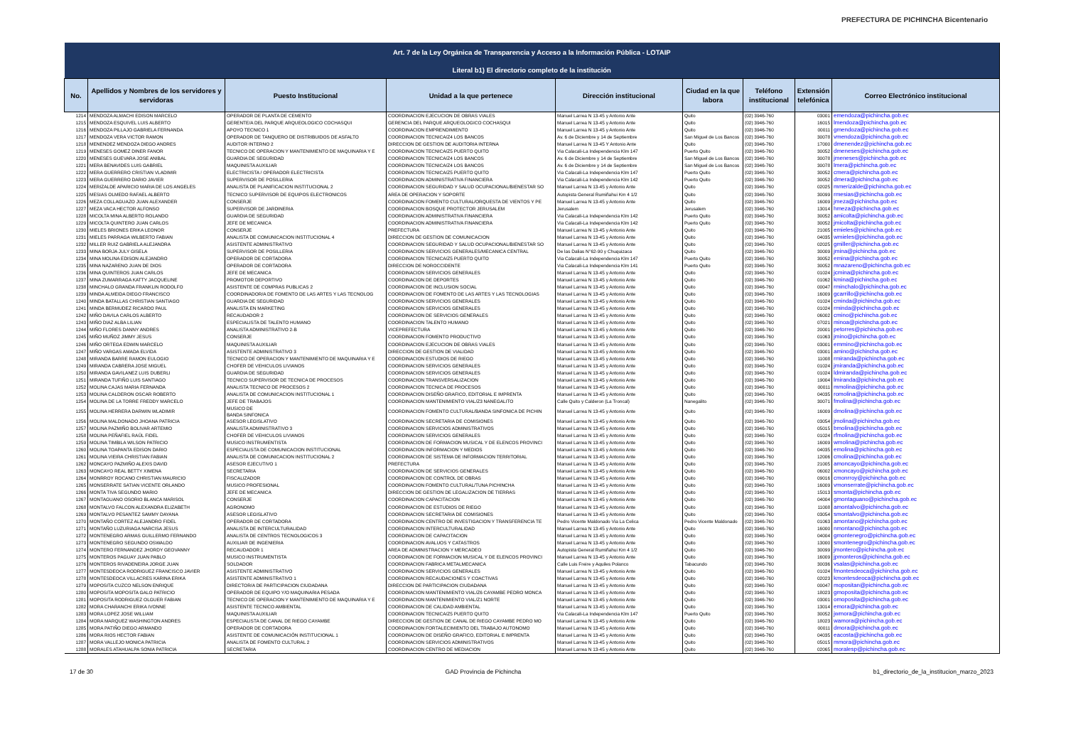PREFECTURA DE PICHINCHA Bicentenario
| Art. 7 de la Ley Orgánica de Transparencia y Acceso a la Información Pública - LOTAIP | | | | | | | | |
| Literal b1) El directorio completo de la institución | | | | | | | | |
| No. | Apellidos y Nombres de los servidores y servidoras | Puesto Institucional | Unidad a la que pertenece | Dirección institucional | Ciudad en la que labora | Teléfono institucional | Extensión telefónica | Correo Electrónico institucional |
| 1214 | MENDOZA ALMACHI EDISON MARCELO | OPERADOR DE PLANTA DE CEMENTO | COORDINACION EJECUCION DE OBRAS VIALES | Manuel Larrea N 13-45 y Antonio Ante | Quito | (02) 3946-760 | 03001 | emendoza@pichincha.gob.ec |
| 1215 | MENDOZA ESQUIVEL LUIS ALBERTO | GERENTE/A DEL PARQUE ARQUEOLOGICO COCHASQUI | GERENCIA DEL PARQUE ARQUEOLOGICO COCHASQUI | Manuel Larrea N 13-45 y Antonio Ante | Quito | (02) 3946-760 | 16015 | lmendoza@pichincha.gob.ec |
| 1216 | MENDOZA PILLAJO GABRIELA FERNANDA | APOYO TECNICO 1 | COORDINACION EMPRENDIMIENTO | Manuel Larrea N 13-45 y Antonio Ante | Quito | (02) 3946-760 | 00011 | gmendoza@pichincha.gob.ec |
| 1217 | MENDOZA VERA VICTOR RAMON | OPERADOR DE TANQUERO DE DISTRIBUIDOS DE ASFALTO | COORDINACION TECNICA/Z4 LOS BANCOS | Av. 6 de Diciembre y 14 de Septiembre | San Miguel de Los Bancos | (02) 3946-760 | 30078 | vmendoza@pichincha.gob.ec |
| 1218 | MENENDEZ MENDOZA DIEGO ANDRES | AUDITOR INTERNO 2 | DIRECCION DE GESTION DE AUDITORIA INTERNA | Manuel Larrea N 13-45 Y Antonio Ante | Quito | (02) 3946-760 | 17000 | dmenendez@pichincha.gob.ec |
| 1219 | MENESES GOMEZ DINER FANOR | TECNICO DE OPERACION Y MANTENIMIENTO DE MAQUINARIA Y E | COORDINACION TECNICA/Z5 PUERTO QUITO | Via Calacali-La Independencia Klm 147 | Puerto Quito | (02) 3946-760 | 30052 | dmeneses@pichincha.gob.ec |
| 1220 | MENESES GUEVARA JOSE ANIBAL | GUARDIA DE SEGURIDAD | COORDINACION TECNICA/Z4 LOS BANCOS | Av. 6 de Diciembre y 14 de Septiembre | San Miguel de Los Bancos | (02) 3946-760 | 30078 | jmeneses@pichincha.gob.ec |
| 1221 | MERA BENAVIDES LUIS GABRIEL | MAQUINISTA AUXILIAR | COORDINACION TECNICA/Z4 LOS BANCOS | Av. 6 de Diciembre y 14 de Septiembre | San Miguel de Los Bancos | (02) 3946-760 | 30078 | lmera@pichincha.gob.ec |
| 1222 | MERA GUERRERO CRISTIAN VLADIMIR | ELECTRICISTA / OPERADOR ELECTRICISTA | COORDINACION TECNICA/Z5 PUERTO QUITO | Via Calacali-La Independencia Klm 147 | Puerto Quito | (02) 3946-760 | 30052 | cmera@pichincha.gob.ec |
| 1223 | MERA GUERRERO DARIO JAVIER | SUPERVISOR DE POSILLERIA | COORDINACION ADMINISTRATIVA FINANCIERA | Via Calacali-La Independencia Klm 142 | Puerto Quito | (02) 3946-760 | 30052 | dmera@pichincha.gob.ec |
| 1224 | MERIZALDE APARICIO MARIA DE LOS ANGELES | ANALISTA DE PLANIFICACION INSTITUCIONAL 2 | COORDINACION SEGURIDAD Y SALUD OCUPACIONAL/BIENESTAR SO | Manuel Larrea N 13-45 y Antonio Ante | Quito | (02) 3946-760 | 02025 | mmerizalde@pichincha.gob.ec |
| 1225 | MESIAS OLMEDO RAFAEL ALBERTO | TECNICO SUPERVISOR DE EQUIPOS ELECTRONICOS | AREA DE OPERACION Y SOPORTE | Autopista General Rumiñahui Km 4 1/2 | Quito | (02) 3946-760 | 30099 | rmesias@pichincha.gob.ec |
| 1226 | MEZA COLLAGUAZO JUAN ALEXANDER | CONSERJE | COORDINACION FOMENTO CULTURAL/ORQUESTA DE VIENTOS Y PE | Manuel Larrea N 13-45 y Antonio Ante | Quito | (02) 3946-760 | 16009 | jmeza@pichincha.gob.ec |
| 1227 | MEZA VACA HECTOR ALFONSO | SUPERVISOR DE JARDINERIA | COORDINACION BOSQUE PROTECTOR JERUSALEM | Jerusalem | Jerusalem | (02) 3946-760 | 13014 | hmeza@pichincha.gob.ec |
| 1228 | MICOLTA MINA ALBERTO ROLANDO | GUARDIA DE SEGURIDAD | COORDINACION ADMINISTRATIVA FINANCIERA | Via Calacali-La Independencia Klm 142 | Puerto Quito | (02) 3946-760 | 30052 | amicolta@pichincha.gob.ec |
| 1229 | MICOLTA QUINTERO JUAN CARLOS | JEFE DE MECANICA | COORDINACION ADMINISTRATIVA FINANCIERA | Via Calacali-La Independencia Klm 142 | Puerto Quito | (02) 3946-760 | 30052 | jmicolta@pichincha.gob.ec |
| 1230 | MIELES BRIONES ERIKA LEONOR | CONSERJE | PREFECTURA | Manuel Larrea N 13-45 y Antonio Ante | Quito | (02) 3946-760 | 21005 | emieles@pichincha.gob.ec |
| 1231 | MIELES PARRAGA WILBERTO FABIAN | ANALISTA DE COMUNICACION INSTITUCIONAL 4 | DIRECCION DE GESTION DE COMUNICACION | Manuel Larrea N 13-45 y Antonio Ante | Quito | (02) 3946-760 | 04035 | wmieles@pichincha.gob.ec |
| 1232 | MILLER RUIZ GABRIELA ALEJANDRA | ASISTENTE ADMINISTRATIVO | COORDINACION SEGURIDAD Y SALUD OCUPACIONAL/BIENESTAR SO | Manuel Larrea N 13-45 y Antonio Ante | Quito | (02) 3946-760 | 02025 | gmiller@pichincha.gob.ec |
| 1233 | MINA BORJA JULY GISELA | SUPERVISOR DE POSILLERIA | COORDINACION SERVICIOS GENERALES/MECANICA CENTRAL | De las Dalias N°62-90 y Chuquizaca | Quito | (02) 3946-760 | 30009 | jmina@pichincha.gob.ec |
| 1234 | MINA MOLINA EDISON ALEJANDRO | OPERADOR DE CORTADORA | COORDINACION TECNICA/Z5 PUERTO QUITO | Via Calacali-La Independencia Klm 147 | Puerto Quito | (02) 3946-760 | 30052 | emina@pichincha.gob.ec |
| 1235 | MINA NAZARENO JUAN DE DIOS | OPERADOR DE CORTADORA | DIRECCION DE NOROCCIDENTE | Via Calacali-La Independencia Klm 141 | Puerto Quito | (02) 3946-760 | 30052 | mnazareno@pichincha.gob.ec |
| 1236 | MINA QUINTEROS JUAN CARLOS | JEFE DE MECANICA | COORDINACION SERVICIOS GENERALES | Manuel Larrea N 13-45 y Antonio Ante | Quito | (02) 3946-760 | 01024 | jcmina@pichincha.gob.ec |
| 1237 | MINA ZUMARRAGA KATTY JACQUELINE | PROMOTOR DEPORTIVO | COORDINACION DE DEPORTES | Manuel Larrea N 13-45 y Antonio Ante | Quito | (02) 3946-760 | 01062 | kmina@pichincha.gob.ec |
| 1238 | MINCHALO GRANDA FRANKLIN RODOLFO | ASISTENTE DE COMPRAS PUBLICAS 2 | COORDINACION DE INCLUSION SOCIAL | Manuel Larrea N 13-45 y Antonio Ante | Quito | (02) 3946-760 | 00047 | rminchalo@pichincha.gob.ec |
| 1239 | MINDA ALMEIDA DIEGO FRANCISCO | COORDINADOR/A DE FOMENTO DE LAS ARTES Y LAS TECNOLOG | COORDINACION DE FOMENTO DE LAS ARTES Y LAS TECNOLOGIAS | Manuel Larrea N 13-45 y Antonio Ante | Quito | (02) 3946-760 | 16009 | gcarrillo@pichincha.gob.ec |
| 1240 | MINDA BATALLAS CHRISTIAN SANTIAGO | GUARDIA DE SEGURIDAD | COORDINACION SERVICIOS GENERALES | Manuel Larrea N 13-45 y Antonio Ante | Quito | (02) 3946-760 | 01024 | cminda@pichincha.gob.ec |
| 1241 | MINDA BERMUDEZ RICARDO PAUL | ANALISTA EN MARKETING | COORDINACION SERVICIOS GENERALES | Manuel Larrea N 13-45 y Antonio Ante | Quito | (02) 3946-760 | 01024 | rminda@pichincha.gob.ec |
| 1242 | MIÑO DAVILA CARLOS ALBERTO | RECAUDADOR 2 | COORDINACION DE SERVICIOS GENERALES | Manuel Larrea N 13-45 y Antonio Ante | Quito | (02) 3946-760 | 06002 | cmino@pichincha.gob.ec |
| 1243 | MIÑO DIAZ ALBA LILIAN | ESPECIALISTA DE TALENTO HUMANO | COORDINACION TALENTO HUMANO | Manuel Larrea N 13-45 y Antonio Ante | Quito | (02) 3946-760 | 07021 | minoa@pichincha.gob.ec |
| 1244 | MIÑO FLORES DANNY ANDRES | ANALISTA ADMINISTRATIVO 2-B | VICEPREFECTURA | Manuel Larrea N 13-45 y Antonio Ante | Quito | (02) 3946-760 | 20001 | petorres@pichincha.gob.ec |
| 1245 | MIÑO MUÑOZ JIMMY JESUS | CONSERJE | COORDINACION FOMENTO PRODUCTIVO | Manuel Larrea N 13-45 y Antonio Ante | Quito | (02) 3946-760 | 01063 | jmino@pichincha.gob.ec |
| 1246 | MIÑO ORTEGA EDWIN MARCELO | MAQUINISTA AUXILIAR | COORDINACION EJECUCION DE OBRAS VIALES | Manuel Larrea N 13-45 y Antonio Ante | Quito | (02) 3946-760 | 03001 | emmino@pichincha.gob.ec |
| 1247 | MIÑO VARGAS AMADA ELVIDA | ASISTENTE ADMINISTRATIVO 3 | DIRECCION DE GESTION DE VIALIDAD | Manuel Larrea N 13-45 y Antonio Ante | Quito | (02) 3946-760 | 03001 | amino@pichincha.gob.ec |
| 1248 | MIRANDA BARRE RAMON EULOGIO | TECNICO DE OPERACION Y MANTENIMIENTO DE MAQUINARIA Y E | COORDINACION ESTUDIOS DE RIEGO | Manuel Larrea N 13-45 y Antonio Ante | Quito | (02) 3946-760 | 11008 | rmiranda@pichincha.gob.ec |
| 1249 | MIRANDA CABRERA JOSE MIGUEL | CHOFER DE VEHICULOS LIVIANOS | COORDINACION SERVICIOS GENERALES | Manuel Larrea N 13-45 y Antonio Ante | Quito | (02) 3946-760 | 01024 | jmiranda@pichincha.gob.ec |
| 1250 | MIRANDA GAVILANEZ LUIS DUBERLI | GUARDIA DE SEGURIDAD | COORDINACION SERVICIOS GENERALES | Manuel Larrea N 13-45 y Antonio Ante | Quito | (02) 3946-760 | 01024 | ldmiranda@pichincha.gob.ec |
| 1251 | MIRANDA TUFIÑO LUIS SANTIAGO | TECNICO SUPERVISOR DE TECNICA DE PROCESOS | COORDINACION TRANSVERSALIZACION | Manuel Larrea N 13-45 y Antonio Ante | Quito | (02) 3946-760 | 19004 | lmiranda@pichincha.gob.ec |
| 1252 | MOLINA CAJAS MARIA FERNANDA | ANALISTA TECNICO DE PROCESOS 2 | COORDINACION TECNICA DE PROCESOS | Manuel Larrea N 13-45 y Antonio Ante | Quito | (02) 3946-760 | 00011 | mmolina@pichincha.gob.ec |
| 1253 | MOLINA CALDERON OSCAR ROBERTO | ANALISTA DE COMUNICACION INSTITUCIONAL 1 | COORDINACION DISEÑO GRAFICO, EDITORIAL E IMPRENTA | Manuel Larrea N 13-45 y Antonio Ante | Quito | (02) 3946-760 | 04035 | romolina@pichincha.gob.ec |
| 1254 | MOLINA DE LA TORRE FREDDY MARCELO | JEFE DE TRABAJOS | COORDINACION MANTENIMIENTO VIAL/Z3 NANEGALITO | Calle Quito y Calderon (La Troncal) | Nanegalito | (02) 3946-760 | 30071 | fmolina@pichincha.gob.ec |
| 1255 | MOLINA HERRERA DARWIN WLADIMIR | MUSICO DE BANDA SINFONICA | COORDINACION FOMENTO CULTURAL/BANDA SINFONICA DE PICHIN | Manuel Larrea N 13-45 y Antonio Ante | Quito | (02) 3946-760 | 16009 | dmolina@pichincha.gob.ec |
| 1256 | MOLINA MALDONADO JHOANA PATRICIA | ASESOR LEGISLATIVO | COORDINACION SECRETARIA DE COMISIONES | Manuel Larrea N 13-45 y Antonio Ante | Quito | (02) 3946-760 | 03054 | jmolina@pichincha.gob.ec |
| 1257 | MOLINA PAZMIÑO BOLIVAR ARTEMIO | ANALISTA ADMINISTRATIVO 3 | COORDINACION SERVICIOS ADMINISTRATIVOS | Manuel Larrea N 13-45 y Antonio Ante | Quito | (02) 3946-760 | 05015 | bmolina@pichincha.gob.ec |
| 1258 | MOLINA PEÑAFIEL RAÚL FIDEL | CHOFER DE VEHICULOS LIVIANOS | COORDINACION SERVICIOS GENERALES | Manuel Larrea N 13-45 y Antonio Ante | Quito | (02) 3946-760 | 01024 | rfmolina@pichincha.gob.ec |
| 1259 | MOLINA TIMBILA WILSON PATRICIO | MUSICO INSTRUMENTISTA | COORDINACION DE FORMACION MUSICAL Y DE ELENCOS PROVINCI | Manuel Larrea N 13-45 y Antonio Ante | Quito | (02) 3946-760 | 16009 | wmolina@pichincha.gob.ec |
| 1260 | MOLINA TOAPANTA EDISON DARIO | ESPECIALISTA DE COMUNICACION INSTITUCIONAL | COORDINACION INFORMACION Y MEDIOS | Manuel Larrea N 13-45 y Antonio Ante | Quito | (02) 3946-760 | 04035 | emolina@pichincha.gob.ec |
| 1261 | MOLINA VIEIRA CHRISTIAN FABIAN | ANALISTA DE COMUNICACION INSTITUCIONAL 2 | COORDINACION DE SISTEMA DE INFORMACION TERRITORIAL | Manuel Larrea N 13-45 y Antonio Ante | Quito | (02) 3946-760 | 12006 | cmolina@pichincha.gob.ec |
| 1262 | MONCAYO PAZMIÑO ALEXIS DAVID | ASESOR EJECUTIVO 1 | PREFECTURA | Manuel Larrea N 13-45 y Antonio Ante | Quito | (02) 3946-760 | 21005 | amoncayo@pichincha.gob.ec |
| 1263 | MONCAYO REAL BETTY XIMENA | SECRETARIA | COORDINACION DE SERVICIOS GENERALES | Manuel Larrea N 13-45 y Antonio Ante | Quito | (02) 3946-760 | 06002 | xmoncayo@pichincha.gob.ec |
| 1264 | MONRROY ROCANO CHRISTIAN MAURICIO | FISCALIZADOR | COORDINACION DE CONTROL DE OBRAS | Manuel Larrea N 13-45 y Antonio Ante | Quito | (02) 3946-760 | 09016 | cmonrroy@pichincha.gob.ec |
| 1265 | MONSERRATE SATIAN VICENTE ORLANDO | MUSICO PROFESIONAL | COORDINACION FOMENTO CULTURAL/TUNA PICHINCHA | Manuel Larrea N 13-45 y Antonio Ante | Quito | (02) 3946-760 | 16009 | vmonserrate@pichincha.gob.ec |
| 1266 | MONTA TIVA SEGUNDO MARIO | JEFE DE MECANICA | DIRECCION DE GESTION DE LEGALIZACION DE TIERRAS | Manuel Larrea N 13-45 y Antonio Ante | Quito | (02) 3946-760 | 15013 | smonta@pichincha.gob.ec |
| 1267 | MONTAGUANO OSORIO BLANCA MARISOL | CONSERJE | COORDINACION CAPACITACION | Manuel Larrea N 13-45 y Antonio Ante | Quito | (02) 3946-760 | 04004 | gmontaguano@pichincha.gob.ec |
| 1268 | MONTALVO FALCON ALEXANDRA ELIZABETH | AGRONOMO | COORDINACION DE ESTUDIOS DE RIEGO | Manuel Larrea N 13-45 y Antonio Ante | Quito | (02) 3946-760 | 11008 | amontalvo@pichincha.gob.ec |
| 1269 | MONTALVO PESANTEZ SAMMY DAYANA | ASESOR LEGISLATIVO | COORDINACION SECRETARIA DE COMISIONES | Manuel Larrea N 13-45 y Antonio Ante | Quito | (02) 3946-760 | 03054 | smontalvo@pichincha.gob.ec |
| 1270 | MONTAÑO CORTEZ ALEJANDRO FIDEL | OPERADOR DE CORTADORA | COORDINACION CENTRO DE INVESTIGACION Y TRANSFERENCIA TE | Pedro Vicente Maldonado Via La Celica | Pedro Vicente Maldonado | (02) 3946-760 | 01063 | amontano@pichincha.gob.ec |
| 1271 | MONTAÑO LUZURIAGA NARCISA JESUS | ANALISTA DE INTERCULTURALIDAD | COORDINACION INTERCULTURALIDAD | Manuel Larrea N 13-45 y Antonio Ante | Quito | (02) 3946-760 | 16000 | nmontano@pichincha.gob.ec |
| 1272 | MONTENEGRO ARMAS GUILLERMO FERNANDO | ANALISTA DE CENTROS TECNOLOGICOS 3 | COORDINACION DE CAPACITACION | Manuel Larrea N 13-45 y Antonio Ante | Quito | (02) 3946-760 | 04004 | gmontenegro@pichincha.gob.ec |
| 1273 | MONTENEGRO SEGUNDO OSWALDO | AUXILIAR DE INGENIERIA | COORDINACION AVALUOS Y CATASTROS | Manuel Larrea N 13-45 y Antonio Ante | Quito | (02) 3946-760 | 13000 | smontenegro@pichincha.gob.ec |
| 1274 | MONTERO FERNANDEZ JHORDY GEOVANNY | RECAUDADOR 1 | AREA DE ADMINISTRACION Y MERCADEO | Autopista General Rumiñahui Km 4 1/2 | Quito | (02) 3946-760 | 30099 | jmontero@pichincha.gob.ec |
| 1275 | MONTEROS PAGUAY JUAN PABLO | MUSICO INSTRUMENTISTA | COORDINACION DE FORMACION MUSICAL Y DE ELENCOS PROVINCI | Manuel Larrea N 13-45 y Antonio Ante | Quito | (02) 3946-760 | 16009 | jpmonteros@pichincha.gob.ec |
| 1276 | MONTEROS RIVADENEIRA JORGE JUAN | SOLDADOR | COORDINACION FABRICA METALMECANICA | Calle Luis Freire y Aquiles Polanco | Tabacundo | (02) 3946-760 | 30036 | vsalas@pichincha.gob.ec |
| 1277 | MONTESDEOCA RODRIGUEZ FRANCISCO JAVIER | ASISTENTE ADMINISTRATIVO | COORDINACION SERVICIOS GENERALES | Manuel Larrea N 13-45 y Antonio Ante | Quito | (02) 3946-760 | 01024 | fmontesdeoca@pichincha.gob.ec |
| 1278 | MONTESDEOCA VILLACRES KARINA ERIKA | ASISTENTE ADMINISTRATIVO 1 | COORDINACION RECAUDACIONES Y COACTIVAS | Manuel Larrea N 13-45 y Antonio Ante | Quito | (02) 3946-760 | 02023 | kmontesdeoca@pichincha.gob.ec |
| 1279 | MOPOSITA CUZCO NELSON ENRIQUE | DIRECTOR/A DE PARTICIPACION CIUDADANA | DIRECCION DE PARTICIPACION CIUDADANA | Manuel Larrea N 13-45 y Antonio Ante | Quito | (02) 3946-760 | 00047 | mopositan@pichincha.gob.ec |
| 1280 | MOPOSITA MOPOSITA GALO PATRICIO | OPERADOR DE EQUIPO Y/O MAQUINARIA PESADA | COORDINACION MANTENIMIENTO VIAL/Z6 CAYAMBE PEDRO MONCA | Manuel Larrea N 13-45 y Antonio Ante | Quito | (02) 3946-760 | 18023 | gmoposita@pichincha.gob.ec |
| 1281 | MOPOSITA RODRIGUEZ OLGUER FABIAN | TECNICO DE OPERACION Y MANTENIMIENTO DE MAQUINARIA Y E | COORDINACION MANTENIMIENTO VIAL/Z1 NORTE | Manuel Larrea N 13-45 y Antonio Ante | Quito | (02) 3946-760 | 03001 | omoposita@pichincha.gob.ec |
| 1282 | MORA CHARANCHI ERIKA IVONNE | ASISTENTE TECNICO AMBIENTAL | COORDINACION DE CALIDAD AMBIENTAL | Manuel Larrea N 13-45 y Antonio Ante | Quito | (02) 3946-760 | 13014 | emora@pichincha.gob.ec |
| 1283 | MORA LOPEZ JOSE WILLIAM | MAQUINISTA AUXILIAR | COORDINACION TECNICA/Z5 PUERTO QUITO | Via Calacali-La Independencia Klm 147 | Puerto Quito | (02) 3946-760 | 30052 | jwmora@pichincha.gob.ec |
| 1284 | MORA MARQUEZ WASHINGTON ANDRES | ESPECIALISTA DE CANAL DE RIEGO CAYAMBE | DIRECCION DE GESTION DE CANAL DE RIEGO CAYAMBE PEDRO MO | Manuel Larrea N 13-45 y Antonio Ante | Quito | (02) 3946-760 | 18023 | wamora@pichincha.gob.ec |
| 1285 | MORA PATIÑO DIEGO ARMANDO | OPERADOR DE CORTADORA | COORDINACION FORTALECIMIENTO DEL TRABAJO AUTONOMO | Manuel Larrea N 13-45 y Antonio Ante | Quito | (02) 3946-760 | 00011 | dmora@pichincha.gob.ec |
| 1286 | MORA RIOS HECTOR FABIAN | ASISTENTE DE COMUNICACIÓN INSTITUCIONAL 1 | COORDINACION DE DISEÑO GRAFICO, EDITORIAL E IMPRENTA | Manuel Larrea N 13-45 y Antonio Ante | Quito | (02) 3946-760 | 04035 | eacosta@pichincha.gob.ec |
| 1287 | MORA VALLEJO MONICA PATRICIA | ANALISTA DE FOMENTO CULTURAL 2 | COORDINACION SERVICIOS ADMINISTRATIVOS | Manuel Larrea N 13-45 y Antonio Ante | Quito | (02) 3946-760 | 05015 | mmora@pichincha.gob.ec |
| 1288 | MORALES ATAHUALPA SONIA PATRICIA | SECRETARIA | COORDINACION CENTRO DE MEDIACION | Manuel Larrea N 13-45 y Antonio Ante | Quito | (02) 3946-760 | 02065 | moralesp@pichincha.gob.ec |
17 de 30 GAD Provincia de Pichincha b1_directorio_de_la_institucion_marzo_2023